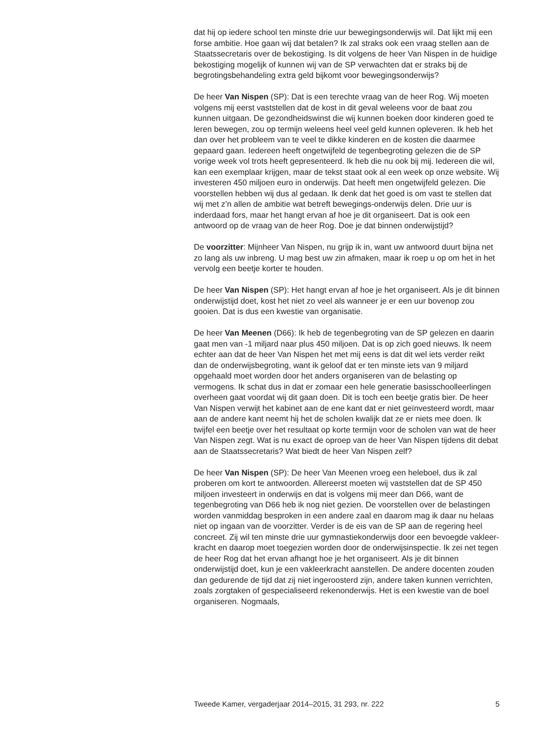dat hij op iedere school ten minste drie uur bewegingsonderwijs wil. Dat lijkt mij een forse ambitie. Hoe gaan wij dat betalen? Ik zal straks ook een vraag stellen aan de Staatssecretaris over de bekostiging. Is dit volgens de heer Van Nispen in de huidige bekostiging mogelijk of kunnen wij van de SP verwachten dat er straks bij de begrotingsbehandeling extra geld bijkomt voor bewegingsonderwijs?
De heer Van Nispen (SP): Dat is een terechte vraag van de heer Rog. Wij moeten volgens mij eerst vaststellen dat de kost in dit geval weleens voor de baat zou kunnen uitgaan. De gezondheidswinst die wij kunnen boeken door kinderen goed te leren bewegen, zou op termijn weleens heel veel geld kunnen opleveren. Ik heb het dan over het probleem van te veel te dikke kinderen en de kosten die daarmee gepaard gaan. Iedereen heeft ongetwijfeld de tegenbegroting gelezen die de SP vorige week vol trots heeft gepresenteerd. Ik heb die nu ook bij mij. Iedereen die wil, kan een exemplaar krijgen, maar de tekst staat ook al een week op onze website. Wij investeren 450 miljoen euro in onderwijs. Dat heeft men ongetwijfeld gelezen. Die voorstellen hebben wij dus al gedaan. Ik denk dat het goed is om vast te stellen dat wij met z’n allen de ambitie wat betreft bewegings-onderwijs delen. Drie uur is inderdaad fors, maar het hangt ervan af hoe je dit organiseert. Dat is ook een antwoord op de vraag van de heer Rog. Doe je dat binnen onderwijstijd?
De voorzitter: Mijnheer Van Nispen, nu grijp ik in, want uw antwoord duurt bijna net zo lang als uw inbreng. U mag best uw zin afmaken, maar ik roep u op om het in het vervolg een beetje korter te houden.
De heer Van Nispen (SP): Het hangt ervan af hoe je het organiseert. Als je dit binnen onderwijstijd doet, kost het niet zo veel als wanneer je er een uur bovenop zou gooien. Dat is dus een kwestie van organisatie.
De heer Van Meenen (D66): Ik heb de tegenbegroting van de SP gelezen en daarin gaat men van -1 miljard naar plus 450 miljoen. Dat is op zich goed nieuws. Ik neem echter aan dat de heer Van Nispen het met mij eens is dat dit wel iets verder reikt dan de onderwijsbegroting, want ik geloof dat er ten minste iets van 9 miljard opgehaald moet worden door het anders organiseren van de belasting op vermogens. Ik schat dus in dat er zomaar een hele generatie basisschoolleerlingen overheen gaat voordat wij dit gaan doen. Dit is toch een beetje gratis bier. De heer Van Nispen verwijt het kabinet aan de ene kant dat er niet geïnvesteerd wordt, maar aan de andere kant neemt hij het de scholen kwalijk dat ze er niets mee doen. Ik twijfel een beetje over het resultaat op korte termijn voor de scholen van wat de heer Van Nispen zegt. Wat is nu exact de oproep van de heer Van Nispen tijdens dit debat aan de Staatssecretaris? Wat biedt de heer Van Nispen zelf?
De heer Van Nispen (SP): De heer Van Meenen vroeg een heleboel, dus ik zal proberen om kort te antwoorden. Allereerst moeten wij vaststellen dat de SP 450 miljoen investeert in onderwijs en dat is volgens mij meer dan D66, want de tegenbegroting van D66 heb ik nog niet gezien. De voorstellen over de belastingen worden vanmiddag besproken in een andere zaal en daarom mag ik daar nu helaas niet op ingaan van de voorzitter. Verder is de eis van de SP aan de regering heel concreet. Zij wil ten minste drie uur gymnastiekonderwijs door een bevoegde vakleer-kracht en daarop moet toegezien worden door de onderwijsinspectie. Ik zei net tegen de heer Rog dat het ervan afhangt hoe je het organiseert. Als je dit binnen onderwijstijd doet, kun je een vakleerkracht aanstellen. De andere docenten zouden dan gedurende de tijd dat zij niet ingeroosterd zijn, andere taken kunnen verrichten, zoals zorgtaken of gespecialiseerd rekenonderwijs. Het is een kwestie van de boel organiseren. Nogmaals,
Tweede Kamer, vergaderjaar 2014–2015, 31 293, nr. 222 5